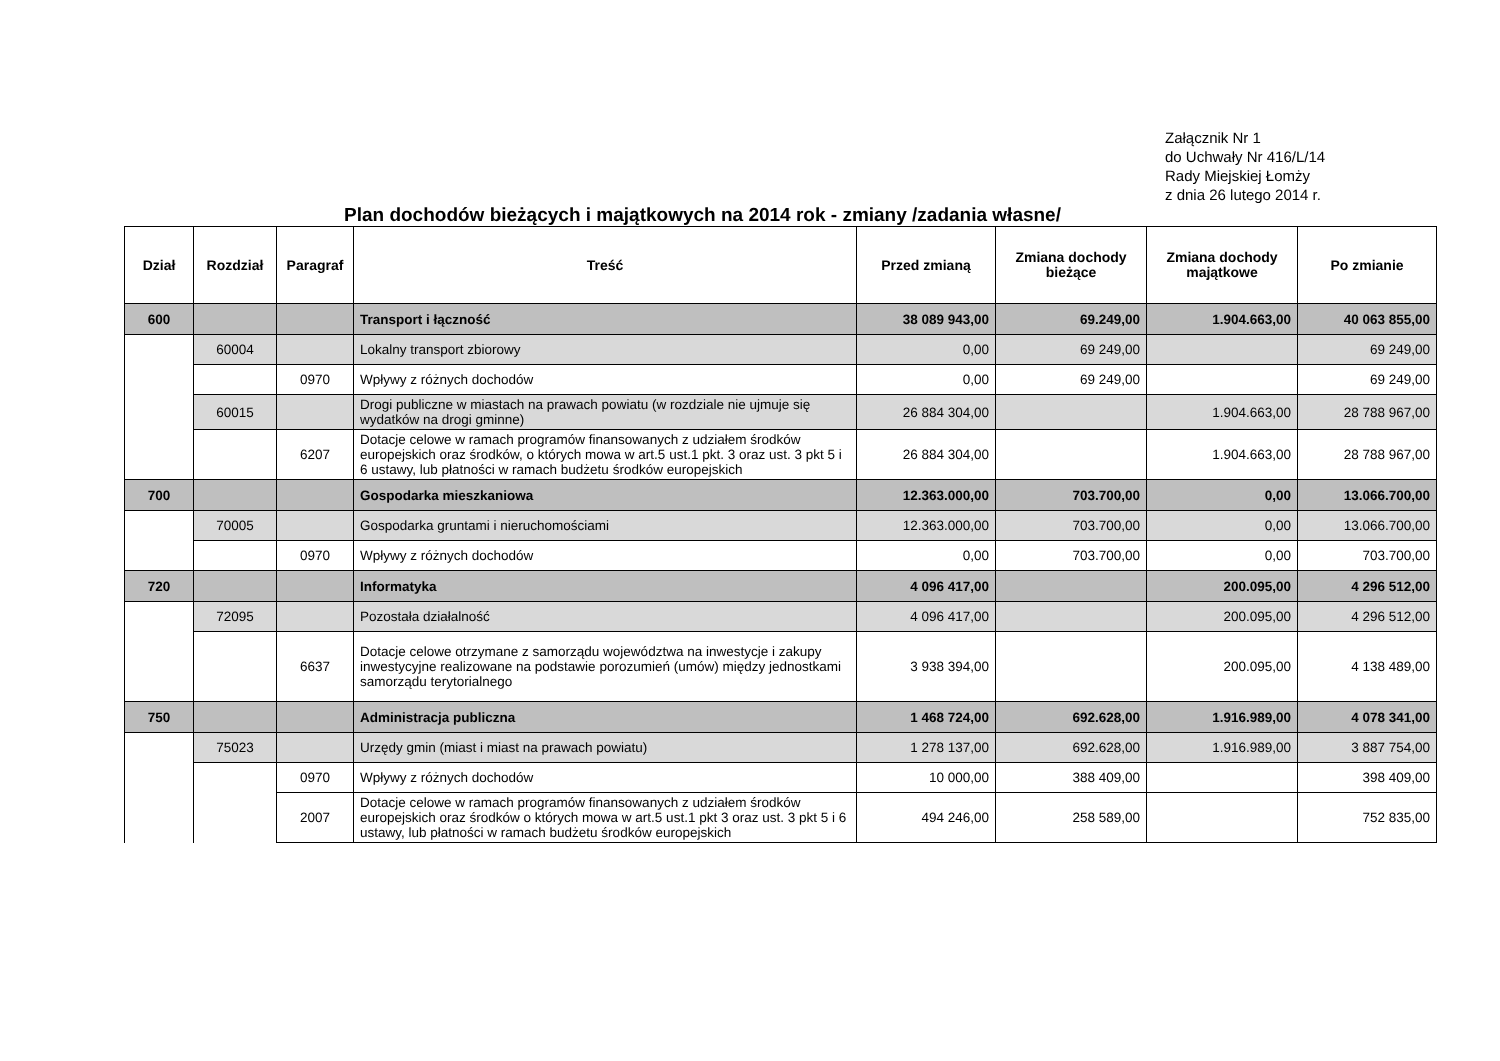Załącznik Nr 1
do Uchwały Nr 416/L/14
Rady Miejskiej Łomży
z dnia 26 lutego 2014 r.
Plan dochodów bieżących i majątkowych na 2014 rok - zmiany /zadania własne/
| Dział | Rozdział | Paragraf | Treść | Przed zmianą | Zmiana dochody bieżące | Zmiana dochody majątkowe | Po zmianie |
| --- | --- | --- | --- | --- | --- | --- | --- |
| 600 | | | Transport i łączność | 38 089 943,00 | 69.249,00 | 1.904.663,00 | 40 063 855,00 |
| | 60004 | | Lokalny transport zbiorowy | 0,00 | 69 249,00 | | 69 249,00 |
| | | 0970 | Wpływy z różnych dochodów | 0,00 | 69 249,00 | | 69 249,00 |
| | 60015 | | Drogi publiczne w miastach na prawach powiatu (w rozdziale nie ujmuje się wydatków na drogi gminne) | 26 884 304,00 | | 1.904.663,00 | 28 788 967,00 |
| | | 6207 | Dotacje celowe w ramach programów finansowanych z udziałem środków europejskich oraz środków, o których mowa w art.5 ust.1 pkt. 3 oraz ust. 3 pkt 5 i 6 ustawy, lub płatności w ramach budżetu środków europejskich | 26 884 304,00 | | 1.904.663,00 | 28 788 967,00 |
| 700 | | | Gospodarka mieszkaniowa | 12.363.000,00 | 703.700,00 | 0,00 | 13.066.700,00 |
| | 70005 | | Gospodarka gruntami i nieruchomościami | 12.363.000,00 | 703.700,00 | 0,00 | 13.066.700,00 |
| | | 0970 | Wpływy z różnych dochodów | 0,00 | 703.700,00 | 0,00 | 703.700,00 |
| 720 | | | Informatyka | 4 096 417,00 | | 200.095,00 | 4 296 512,00 |
| | 72095 | | Pozostała działalność | 4 096 417,00 | | 200.095,00 | 4 296 512,00 |
| | | 6637 | Dotacje celowe otrzymane z samorządu województwa na inwestycje i zakupy inwestycyjne realizowane na podstawie porozumień (umów) między jednostkami samorządu terytorialnego | 3 938 394,00 | | 200.095,00 | 4 138 489,00 |
| 750 | | | Administracja publiczna | 1 468 724,00 | 692.628,00 | 1.916.989,00 | 4 078 341,00 |
| | 75023 | | Urzędy gmin (miast i miast na prawach powiatu) | 1 278 137,00 | 692.628,00 | 1.916.989,00 | 3 887 754,00 |
| | | 0970 | Wpływy z różnych dochodów | 10 000,00 | 388 409,00 | | 398 409,00 |
| | | 2007 | Dotacje celowe w ramach programów finansowanych z udziałem środków europejskich oraz środków o których mowa w art.5 ust.1 pkt 3 oraz ust. 3 pkt 5 i 6 ustawy, lub płatności w ramach budżetu środków europejskich | 494 246,00 | 258 589,00 | | 752 835,00 |